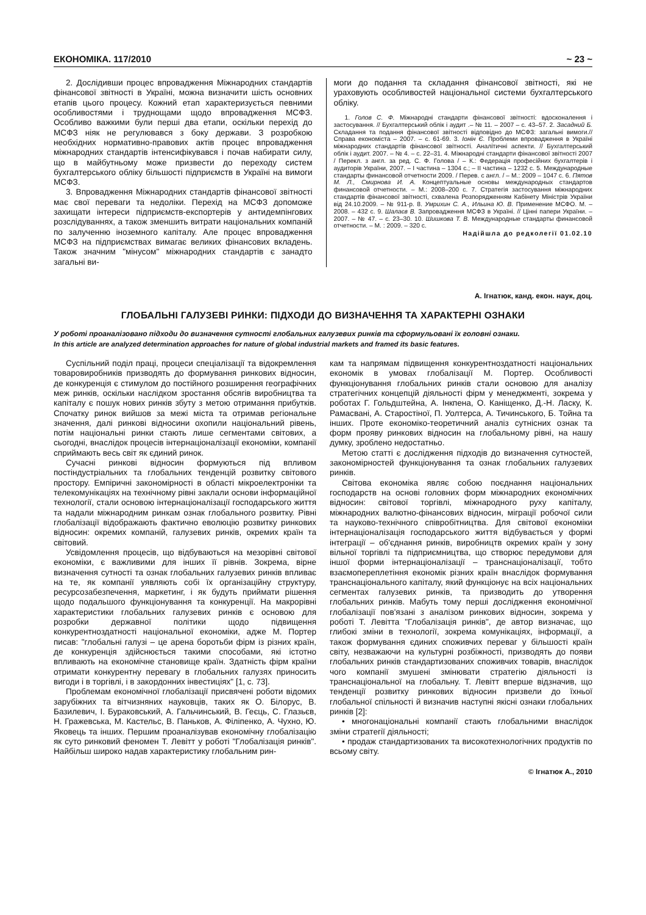ЕКОНОМІКА. 117/2010 ~ 23 ~
2. Дослідивши процес впровадження Міжнародних стандартів фінансової звітності в Україні, можна визначити шість основних етапів цього процесу. Кожний етап характеризується певними особливостями і труднощами щодо впровадження МСФЗ. Особливо важкими були перші два етапи, оскільки перехід до МСФЗ ніяк не регулювався з боку держави. З розробкою необхідних нормативно-правових актів процес впровадження міжнародних стандартів інтенсифікувався і почав набирати силу, що в майбутньому може призвести до переходу систем бухгалтерського обліку більшості підприємств в Україні на вимоги МСФЗ.
3. Впровадження Міжнародних стандартів фінансової звітності має свої переваги та недоліки. Перехід на МСФЗ допоможе захищати інтереси підприємств-експортерів у антидемпінгових розслідуваннях, а також зменшить витрати національних компаній по залученню іноземного капіталу. Але процес впровадження МСФЗ на підприємствах вимагає великих фінансових вкладень. Також значним "мінусом" міжнародних стандартів є занадто загальні ви-
моги до подання та складання фінансової звітності, які не ураховують особливостей національної системи бухгалтерського обліку.
1. Голов С. Ф. Міжнародні стандарти фінансової звітності: вдосконалення і застосування. // Бухгалтерський облік і аудит .– № 11. – 2007 – с. 43–57. 2. Засадний Б. Складання та подання фінансової звітності відповідно до МСФЗ: загальні вимоги.// Справа економіста – 2007. – с. 61-69. 3. Іонін Є. Проблеми впровадження в Україні міжнародних стандартів фінансової звітності. Аналітичні аспекти. // Бухгалтерський облік і аудит. 2007. – № 4. – с. 22–31. 4. Міжнародні стандарти фінансової звітності 2007 / Перекл. з англ. за ред. С. Ф. Голова / – К.: Федерація професійних бухгалтерів і аудиторів України, 2007. – І частина – 1304 с.; – ІІ частина – 1232 с. 5. Международные стандарты финансовой отчетности 2009. / Перев. с англ. / – М.: 2009 – 1047 с. 6. Пятов М. Л., Смирнова И. А. Концептуальные основы международных стандартов финансовой отчетности. – М.: 2008–200 с. 7. Стратегія застосування міжнародних стандартів фінансової звітності, схвалена Розпорядженням Кабінету Міністрів України від 24.10.2009. – № 911-р. 8. Умрихин С. А., Ильина Ю. В. Применение МСФО. М. – 2008. – 432 с. 9. Шалаєв В. Запровадження МСФЗ в Україні. // Цінні папери України. – 2007. – № 47. – с. 23–30. 10. Шишкова Т. В. Международные стандарты финансовой отчетности. – М. : 2009. – 320 с.
Надійшла до редколегії 01.02.10
А. Ігнатюк, канд. екон. наук, доц.
ГЛОБАЛЬНІ ГАЛУЗЕВІ РИНКИ: ПІДХОДИ ДО ВИЗНАЧЕННЯ ТА ХАРАКТЕРНІ ОЗНАКИ
У роботі проаналізовано підходи до визначення сутності глобальних галузевих ринків та сформульовані їх головні ознаки.
In this article are analyzed determination approaches for nature of global industrial markets and framed its basic features.
Суспільний поділ праці, процеси спеціалізації та відокремлення товаровиробників призводять до формування ринкових відносин, де конкуренція є стимулом до постійного розширення географічних меж ринків, оскільки наслідком зростання обсягів виробництва та капіталу є пошук нових ринків збуту з метою отримання прибутків. Спочатку ринок вийшов за межі міста та отримав регіональне значення, далі ринкові відносини охопили національний рівень, потім національні ринки стають лише сегментами світових, а сьогодні, внаслідок процесів інтернаціоналізації економіки, компанії сприймають весь світ як єдиний ринок.
Сучасні ринкові відносин формуються під впливом постіндустріальних та глобальних тенденцій розвитку світового простору. Емпіричні закономірності в області мікроелектроніки та телекомунікаціях на технічному рівні заклали основи інформаційної технології, стали основою інтернаціоналізації господарського життя та надали міжнародним ринкам ознак глобального розвитку. Рівні глобалізації відображають фактично еволюцію розвитку ринкових відносин: окремих компаній, галузевих ринків, окремих країн та світовий.
Усвідомлення процесів, що відбуваються на мезорівні світової економіки, є важливими для інших її рівнів. Зокрема, вірне визначення сутності та ознак глобальних галузевих ринків впливає на те, як компанії уявляють собі їх організаційну структуру, ресурсозабезпечення, маркетинг, і як будуть приймати рішення щодо подальшого функціонування та конкуренції. На макрорівні характеристики глобальних галузевих ринків є основою для розробки державної політики щодо підвищення конкурентноздатності національної економіки, адже М. Портер писав: "глобальні галузі – це арена боротьби фірм із різних країн, де конкуренція здійснюється такими способами, які істотно впливають на економічне становище країн. Здатність фірм країни отримати конкурентну перевагу в глобальних галузях приносить вигоди і в торгівлі, і в закордонних інвестиціях" [1, с. 73].
Проблемам економічної глобалізації присвячені роботи відомих зарубіжних та вітчизняних науковців, таких як О. Білорус, В. Базилевич, І. Бураковський, А. Гальчинський, В. Геєць, С. Глазьєв, Н. Гражевська, М. Кастельс, В. Паньков, А. Філіпенко, А. Чухно, Ю. Яковець та інших. Першим проаналізував економічну глобалізацію як суто ринковий феномен Т. Левітт у роботі "Глобалізація ринків". Найбільш широко надав характеристику глобальним рин-
кам та напрямам підвищення конкурентноздатності національних економік в умовах глобалізації М. Портер. Особливості функціонування глобальних ринків стали основою для аналізу стратегічних концепцій діяльності фірм у менеджменті, зокрема у роботах Г. Гольдштейна, А. Інкпена, О. Каніщенко, Д.-Н. Ласку, К. Рамасвані, А. Старостіної, П. Уолтерса, А. Тичинського, Б. Тойна та інших. Проте економіко-теоретичний аналіз сутнісних ознак та форм прояву ринкових відносин на глобальному рівні, на нашу думку, зроблено недостатньо.
Метою статті є дослідження підходів до визначення сутностей, закономірностей функціонування та ознак глобальних галузевих ринків.
Світова економіка являє собою поєднання національних господарств на основі головних форм міжнародних економічних відносин: світової торгівлі, міжнародного руху капіталу, міжнародних валютно-фінансових відносин, міграції робочої сили та науково-технічного співробітництва. Для світової економіки інтернаціоналізація господарського життя відбувається у формі інтеграції – об'єднання ринків, виробництв окремих країн у зону вільної торгівлі та підприємництва, що створює передумови для іншої форми інтернаціоналізації – транснаціоналізації, тобто взаємопереплетіння економік різних країн внаслідок формування транснаціонального капіталу, який функціонує на всіх національних сегментах галузевих ринків, та призводить до утворення глобальних ринків. Мабуть тому перші дослідження економічної глобалізації пов'язані з аналізом ринкових відносин, зокрема у роботі Т. Левітта "Глобалізація ринків", де автор визначає, що глибокі зміни в технології, зокрема комунікаціях, інформації, а також формування єдиних споживчих переваг у більшості країн світу, незважаючи на культурні розбіжності, призводять до появи глобальних ринків стандартизованих споживчих товарів, внаслідок чого компанії змушені змінювати стратегію діяльності із транснаціональної на глобальну. Т. Левітт вперше відзначив, що тенденції розвитку ринкових відносин призвели до їхньої глобальної спільності й визначив наступні якісні ознаки глобальних ринків [2]:
• многонаціональні компанії стають глобальними внаслідок зміни стратегії діяльності;
• продаж стандартизованих та високотехнологічних продуктів по всьому світу.
© Ігнатюк А., 2010